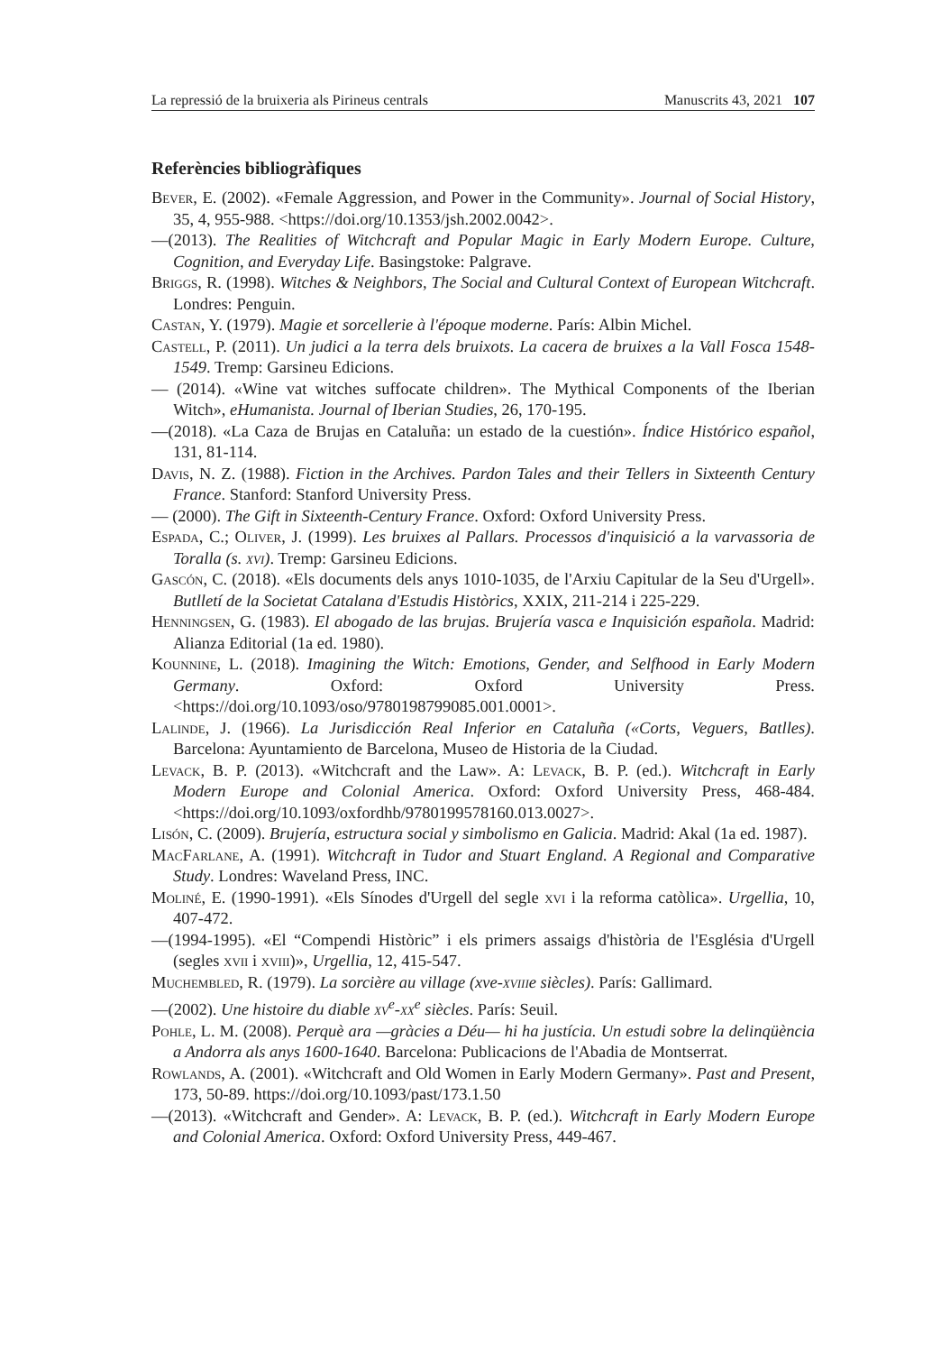La repressió de la bruixeria als Pirineus centrals Manuscrits 43, 2021 107
Referències bibliogràfiques
Bever, E. (2002). «Female Aggression, and Power in the Community». Journal of Social History, 35, 4, 955-988. <https://doi.org/10.1353/jsh.2002.0042>.
—(2013). The Realities of Witchcraft and Popular Magic in Early Modern Europe. Culture, Cognition, and Everyday Life. Basingstoke: Palgrave.
Briggs, R. (1998). Witches & Neighbors, The Social and Cultural Context of European Witchcraft. Londres: Penguin.
Castan, Y. (1979). Magie et sorcellerie à l'époque moderne. París: Albin Michel.
Castell, P. (2011). Un judici a la terra dels bruixots. La cacera de bruixes a la Vall Fosca 1548-1549. Tremp: Garsineu Edicions.
— (2014). «Wine vat witches suffocate children». The Mythical Components of the Iberian Witch», eHumanista. Journal of Iberian Studies, 26, 170-195.
—(2018). «La Caza de Brujas en Cataluña: un estado de la cuestión». Índice Histórico español, 131, 81-114.
Davis, N. Z. (1988). Fiction in the Archives. Pardon Tales and their Tellers in Sixteenth Century France. Stanford: Stanford University Press.
— (2000). The Gift in Sixteenth-Century France. Oxford: Oxford University Press.
Espada, C.; Oliver, J. (1999). Les bruixes al Pallars. Processos d'inquisició a la varvassoria de Toralla (s. xvi). Tremp: Garsineu Edicions.
Gascón, C. (2018). «Els documents dels anys 1010-1035, de l'Arxiu Capitular de la Seu d'Urgell». Butlletí de la Societat Catalana d'Estudis Històrics, XXIX, 211-214 i 225-229.
Henningsen, G. (1983). El abogado de las brujas. Brujería vasca e Inquisición española. Madrid: Alianza Editorial (1a ed. 1980).
Kounnine, L. (2018). Imagining the Witch: Emotions, Gender, and Selfhood in Early Modern Germany. Oxford: Oxford University Press. <https://doi.org/10.1093/oso/9780198799085.001.0001>.
Lalinde, J. (1966). La Jurisdicción Real Inferior en Cataluña («Corts, Veguers, Batlles). Barcelona: Ayuntamiento de Barcelona, Museo de Historia de la Ciudad.
Levack, B. P. (2013). «Witchcraft and the Law». A: Levack, B. P. (ed.). Witchcraft in Early Modern Europe and Colonial America. Oxford: Oxford University Press, 468-484. <https://doi.org/10.1093/oxfordhb/9780199578160.013.0027>.
Lisón, C. (2009). Brujería, estructura social y simbolismo en Galicia. Madrid: Akal (1a ed. 1987).
MacFarlane, A. (1991). Witchcraft in Tudor and Stuart England. A Regional and Comparative Study. Londres: Waveland Press, INC.
Moliné, E. (1990-1991). «Els Sínodes d'Urgell del segle xvi i la reforma catòlica». Urgellia, 10, 407-472.
—(1994-1995). «El “Compendi Històric” i els primers assaigs d'història de l'Església d'Urgell (segles xvii i xviii)», Urgellia, 12, 415-547.
Muchembled, R. (1979). La sorcière au village (xve-xviiie siècles). París: Gallimard.
—(2002). Une histoire du diable xv<sup>e</sup>-xx<sup>e</sup> siècles. París: Seuil.
Pohle, L. M. (2008). Perquè ara —gràcies a Déu— hi ha justícia. Un estudi sobre la delinqüència a Andorra als anys 1600-1640. Barcelona: Publicacions de l'Abadia de Montserrat.
Rowlands, A. (2001). «Witchcraft and Old Women in Early Modern Germany». Past and Present, 173, 50-89. https://doi.org/10.1093/past/173.1.50
—(2013). «Witchcraft and Gender». A: Levack, B. P. (ed.). Witchcraft in Early Modern Europe and Colonial America. Oxford: Oxford University Press, 449-467.